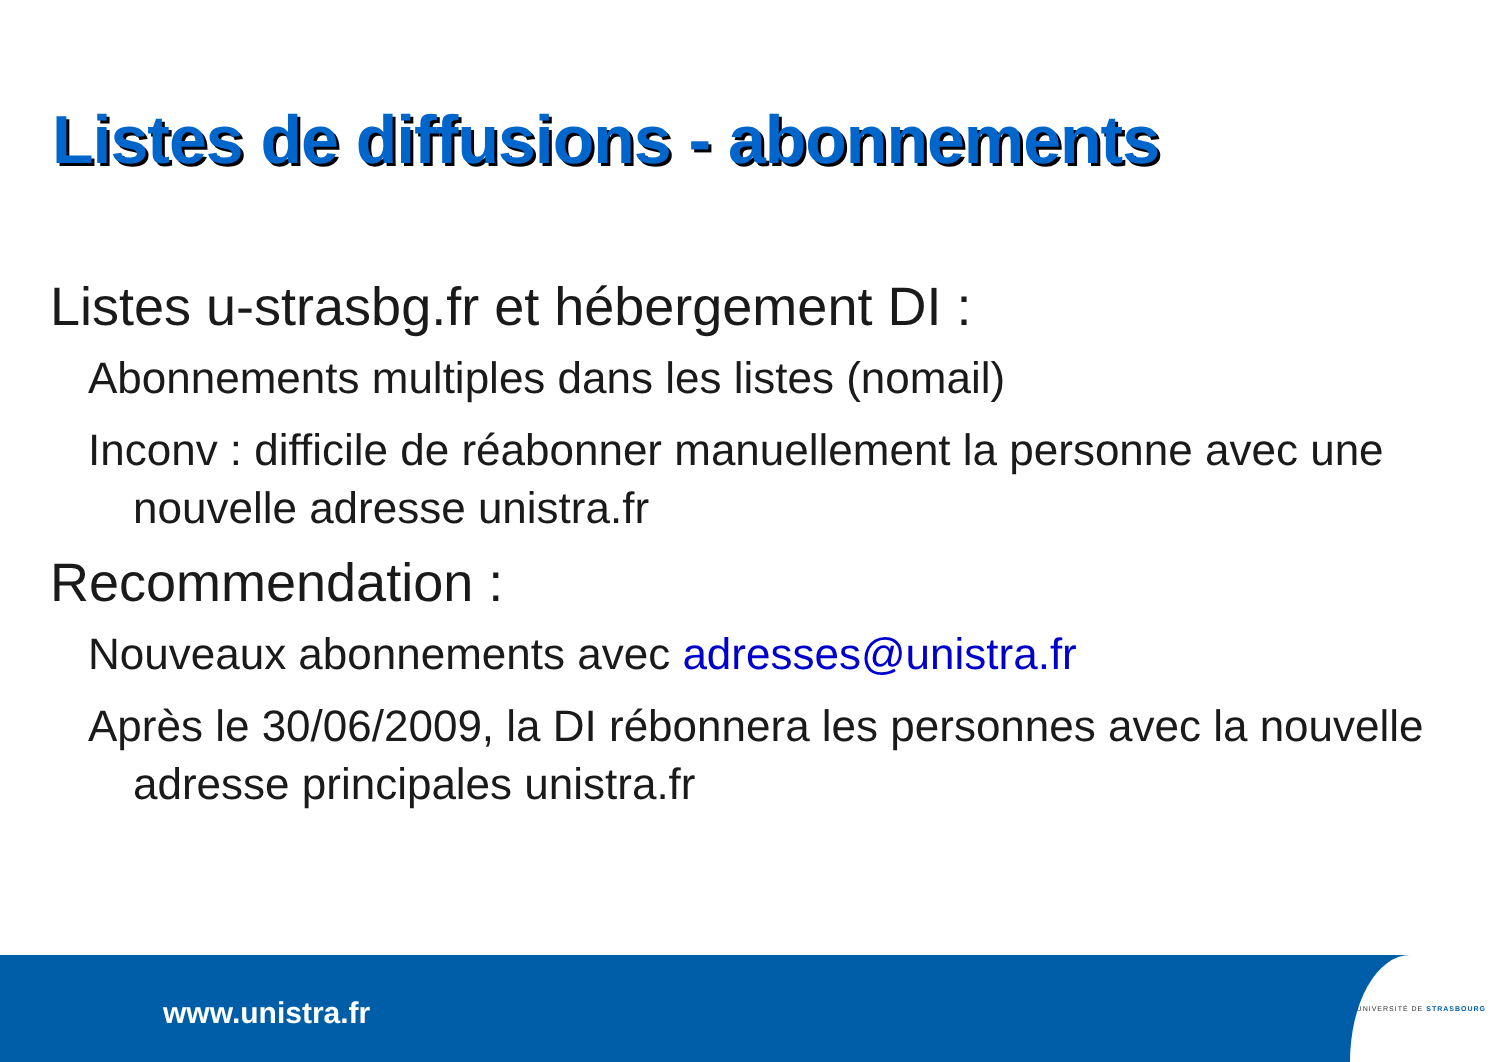Listes de diffusions - abonnements
Listes u-strasbg.fr et hébergement DI :
Abonnements multiples dans les listes (nomail)
Inconv : difficile de réabonner manuellement la personne avec une nouvelle adresse unistra.fr
Recommendation :
Nouveaux abonnements avec adresses@unistra.fr
Après le 30/06/2009, la DI rébonnera les personnes avec la nouvelle adresse principales unistra.fr
www.unistra.fr
UNIVERSITÉ DE STRASBOURG